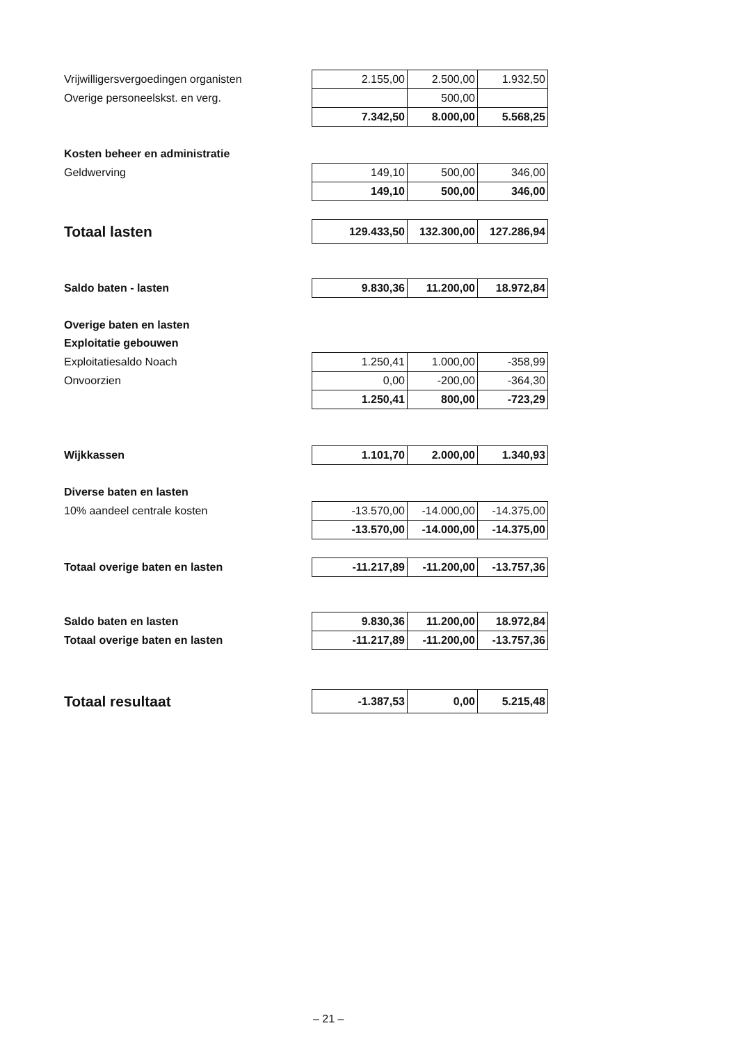| Vrijwilligersvergoedingen organisten | 2.155,00 | 2.500,00 | 1.932,50 |
| Overige personeelskst. en verg. | | 500,00 | |
| | 7.342,50 | 8.000,00 | 5.568,25 |
| Kosten beheer en administratie | | | |
| Geldwerving | 149,10 | 500,00 | 346,00 |
| | 149,10 | 500,00 | 346,00 |
| Totaal lasten | 129.433,50 | 132.300,00 | 127.286,94 |
| Saldo baten - lasten | 9.830,36 | 11.200,00 | 18.972,84 |
| Overige baten en lasten | | | |
| Exploitatie gebouwen | | | |
| Exploitatiesaldo Noach | 1.250,41 | 1.000,00 | -358,99 |
| Onvoorzien | 0,00 | -200,00 | -364,30 |
| | 1.250,41 | 800,00 | -723,29 |
| Wijkkassen | 1.101,70 | 2.000,00 | 1.340,93 |
| Diverse baten en lasten | | | |
| 10% aandeel centrale kosten | -13.570,00 | -14.000,00 | -14.375,00 |
| | -13.570,00 | -14.000,00 | -14.375,00 |
| Totaal overige baten en lasten | -11.217,89 | -11.200,00 | -13.757,36 |
| Saldo baten en lasten | 9.830,36 | 11.200,00 | 18.972,84 |
| Totaal overige baten en lasten | -11.217,89 | -11.200,00 | -13.757,36 |
| Totaal resultaat | -1.387,53 | 0,00 | 5.215,48 |
– 21 –